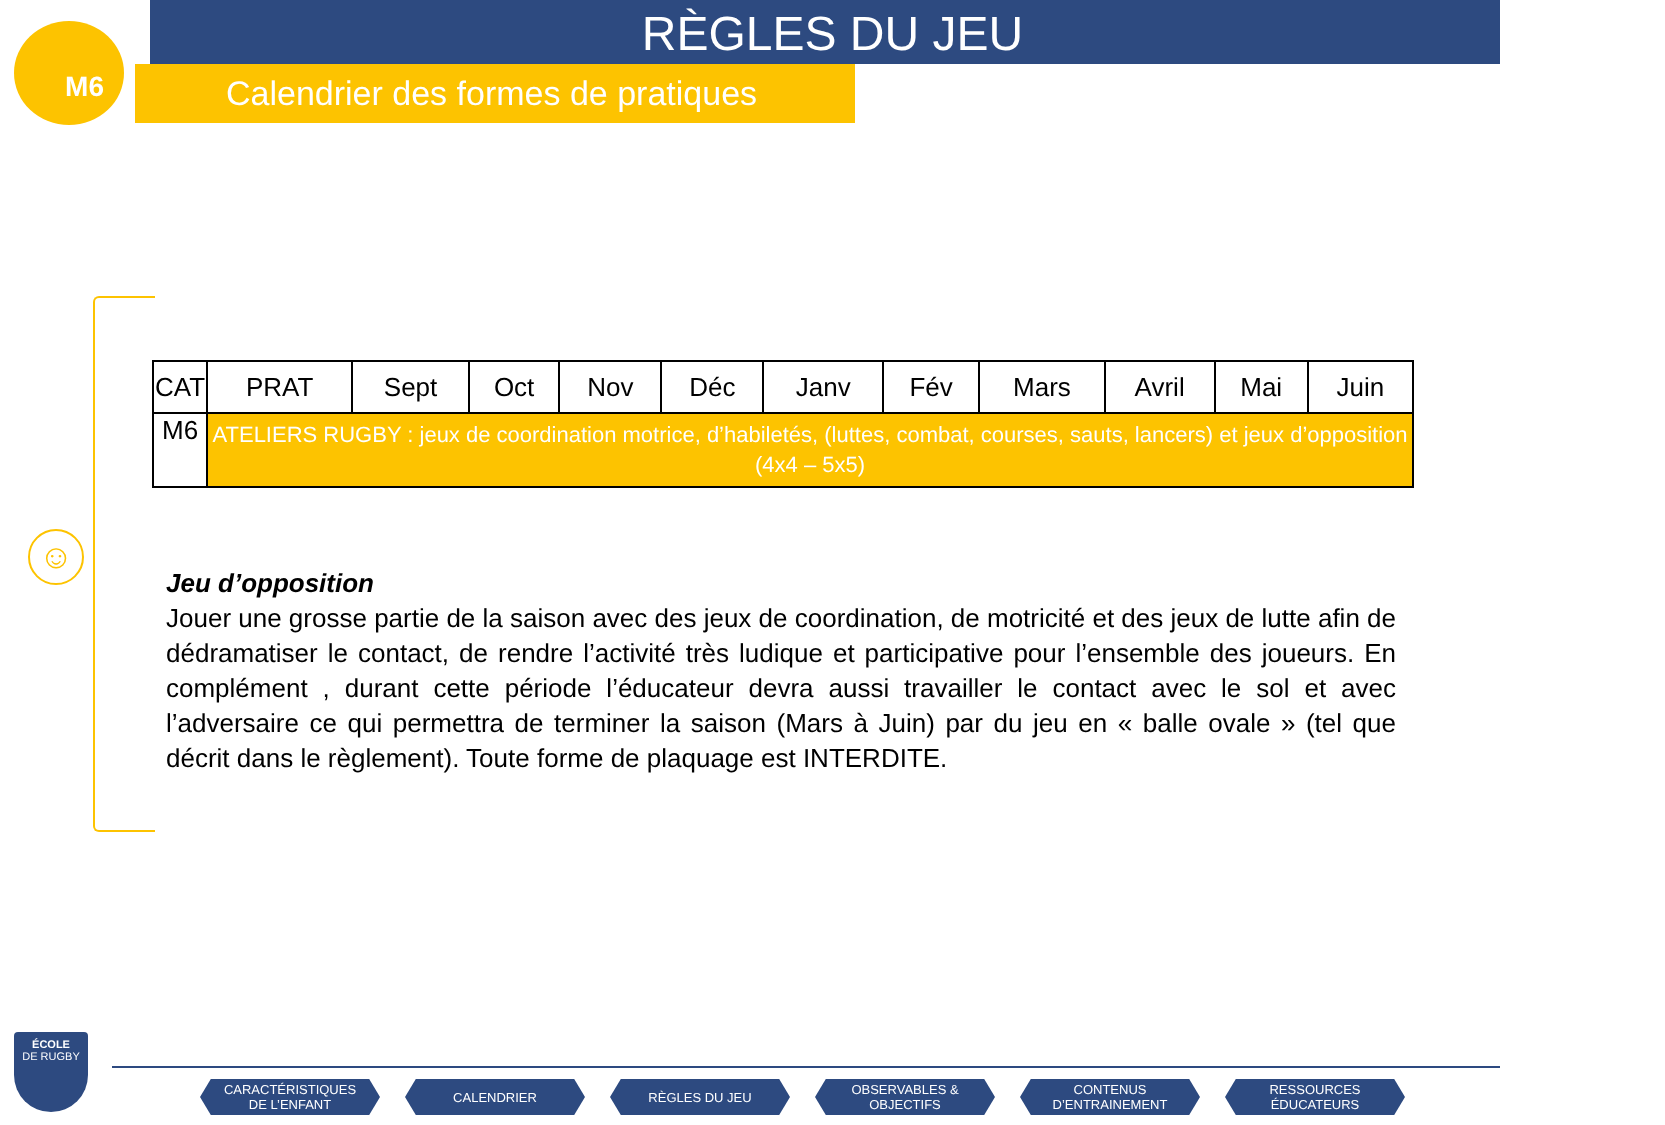M6
RÈGLES DU JEU
Calendrier des formes de pratiques
☺
| CAT | PRAT | Sept | Oct | Nov | Déc | Janv | Fév | Mars | Avril | Mai | Juin |
| --- | --- | --- | --- | --- | --- | --- | --- | --- | --- | --- | --- |
| M6 | ATELIERS RUGBY : jeux de coordination motrice, d’habiletés, (luttes, combat, courses, sauts, lancers) et jeux d’opposition (4x4 – 5x5) | | | | | | | | | | |
Jeu d’opposition
Jouer une grosse partie de la saison avec des jeux de coordination, de motricité et des jeux de lutte afin de dédramatiser le contact, de rendre l’activité très ludique et participative pour l’ensemble des joueurs. En complément , durant cette période l’éducateur devra aussi travailler le contact avec le sol et avec l’adversaire ce qui permettra de terminer la saison (Mars à Juin) par du jeu en « balle ovale » (tel que décrit dans le règlement). Toute forme de plaquage est INTERDITE.
ÉCOLE
DE RUGBY
CARACTÉRISTIQUES
DE L’ENFANT
CALENDRIER RÈGLES DU JEU OBSERVABLES &
OBJECTIFS
CONTENUS
D’ENTRAINEMENT
RESSOURCES
ÉDUCATEURS